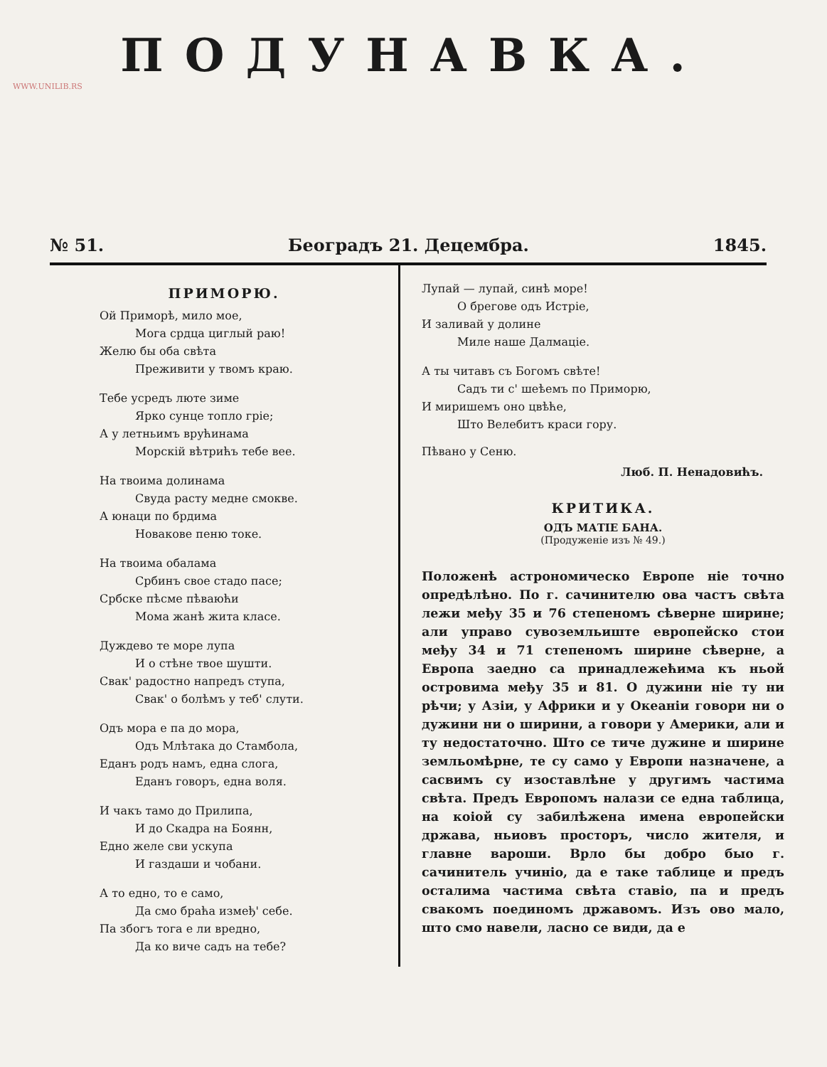WWW.UNILIB.RS
ПОДУНАВКА.
№ 51. Београдъ 21. Децембра. 1845.
ПРИМОРЮ.
Ой Приморѣ, мило мое,
Мога срдца циглый раю!
Желю бы оба свѣта
Преживити у твомъ краю.
Тебе усредъ люте зиме
Ярко сунце топло грiе;
А у летньимъ врућинама
Морскiй вѣтрићъ тебе вее.
На твоима долинама
Свуда расту медне смокве.
А юнаци по брдима
Новакове пеню токе.
На твоима обалама
Србинъ свое стадо пасе;
Србске пѣсме пѣваюћи
Мома жанѣ жита класе.
Дуждево те море лупа
И о стѣне твое шушти.
Свак' радостно напредъ ступа,
Свак' о болѣмъ у теб' слути.
Одъ мора е па до мора,
Одъ Млѣтака до Стамбола,
Еданъ родъ намъ, една слога,
Еданъ говоръ, една воля.
И чакъ тамо до Прилипа,
И до Скадра на Боянн,
Едно желе сви ускупа
И газдаши и чобани.
А то едно, то е само,
Да смо браћа измеђ' себе.
Па збогъ тога е ли вредно,
Да ко виче садъ на тебе?
Лупай — лупай, синѣ море!
О брегове одъ Истрiе,
И заливай у долине
Миле наше Далмацiе.
А ты читавъ съ Богомъ свѣте!
Садъ ти с' шеѣемъ по Приморю,
И миришемъ оно цвѣће,
Што Велебитъ краси гору.
Пѣвано у Сеню.
Люб. П. Ненадовићъ.
КРИТИКА.
ОДЪ МАТIЕ БАНА.
(Продуженiе изъ № 49.)
Положенѣ астрономическо Европе нiе точно опредѣлѣно. По г. сачинителю ова частъ свѣта лежи међу 35 и 76 степеномъ сѣверне ширине; али управо сувоземльиште европейско стои међу 34 и 71 степеномъ ширине сѣверне, а Европа заедно са принадлежећима къ ньой островима међу 35 и 81. О дужини нiе ту ни рѣчи; у Азiи, у Африки и у Океанiи говори ни о дужини ни о ширини, а говори у Америки, али и ту недостаточно. Што се тиче дужине и ширине земльомѣрне, те су само у Европи назначене, а сасвимъ су изоставлѣне у другимъ частима свѣта. Предъ Европомъ налази се една таблица, на коiой су забилѣжена имена европейски држава, ньиовъ просторъ, число жителя, и главне вароши. Врло бы добро быо г. сачинитель учинiо, да е таке таблице и предъ осталима частима свѣта ставiо, па и предъ свакомъ поединомъ државомъ. Изъ ово мало, што смо навели, ласно се види, да е